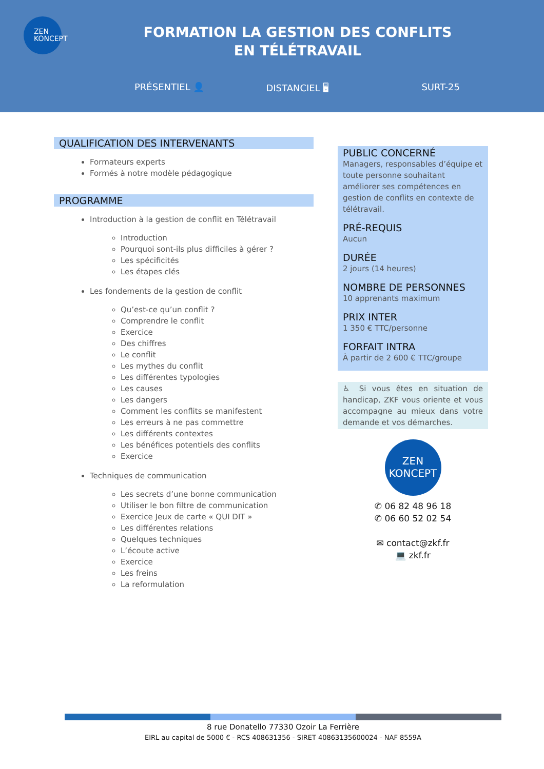ZEN
KONCEPT
FORMATION LA GESTION DES CONFLITS
EN TÉLÉTRAVAIL
PRÉSENTIEL 👤 DISTANCIEL 🖥 SURT-25
QUALIFICATION DES INTERVENANTS
Formateurs experts
Formés à notre modèle pédagogique
PROGRAMME
Introduction à la gestion de conflit en Télétravail
Introduction
Pourquoi sont-ils plus difficiles à gérer ?
Les spécificités
Les étapes clés
Les fondements de la gestion de conflit
Qu’est-ce qu’un conflit ?
Comprendre le conflit
Exercice
Des chiffres
Le conflit
Les mythes du conflit
Les différentes typologies
Les causes
Les dangers
Comment les conflits se manifestent
Les erreurs à ne pas commettre
Les différents contextes
Les bénéfices potentiels des conflits
Exercice
Techniques de communication
Les secrets d’une bonne communication
Utiliser le bon filtre de communication
Exercice Jeux de carte « QUI DIT »
Les différentes relations
Quelques techniques
L’écoute active
Exercice
Les freins
La reformulation
PUBLIC CONCERNÉ
Managers, responsables d’équipe et toute personne souhaitant améliorer ses compétences en gestion de conflits en contexte de télétravail.
PRÉ-REQUIS
Aucun
DURÉE
2 jours (14 heures)
NOMBRE DE PERSONNES
10 apprenants maximum
PRIX INTER
1 350 € TTC/personne
FORFAIT INTRA
À partir de 2 600 € TTC/groupe
♿ Si vous êtes en situation de handicap, ZKF vous oriente et vous accompagne au mieux dans votre demande et vos démarches.
ZEN
KONCEPT
✆ 06 82 48 96 18
✆ 06 60 52 02 54
✉ contact@zkf.fr
💻 zkf.fr
8 rue Donatello 77330 Ozoir La Ferrière
EIRL au capital de 5000 € - RCS 408631356 - SIRET 40863135600024 - NAF 8559A